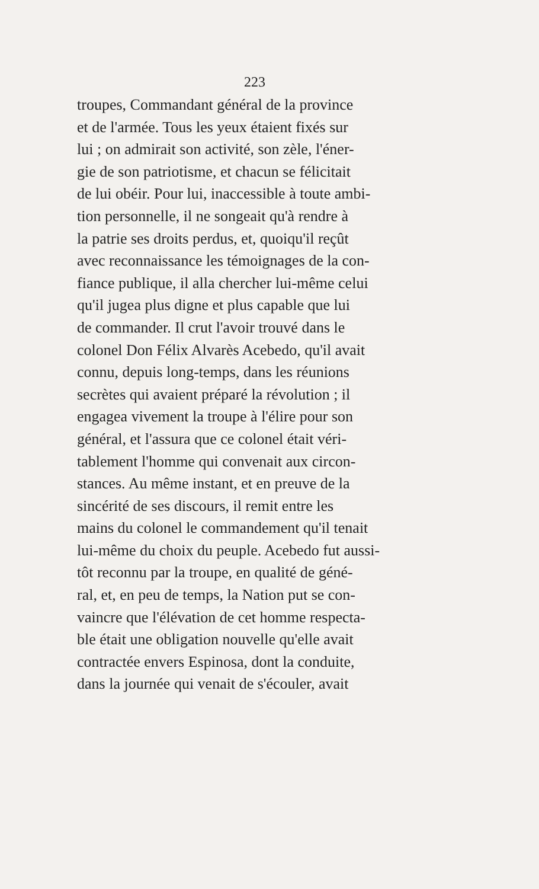223
troupes, Commandant général de la province
et de l'armée. Tous les yeux étaient fixés sur
lui ; on admirait son activité, son zèle, l'éner-
gie de son patriotisme, et chacun se félicitait
de lui obéir. Pour lui, inaccessible à toute ambi-
tion personnelle, il ne songeait qu'à rendre à
la patrie ses droits perdus, et, quoiqu'il reçût
avec reconnaissance les témoignages de la con-
fiance publique, il alla chercher lui-même celui
qu'il jugea plus digne et plus capable que lui
de commander. Il crut l'avoir trouvé dans le
colonel Don Félix Alvarès Acebedo, qu'il avait
connu, depuis long-temps, dans les réunions
secrètes qui avaient préparé la révolution ; il
engagea vivement la troupe à l'élire pour son
général, et l'assura que ce colonel était véri-
tablement l'homme qui convenait aux circon-
stances. Au même instant, et en preuve de la
sincérité de ses discours, il remit entre les
mains du colonel le commandement qu'il tenait
lui-même du choix du peuple. Acebedo fut aussi-
tôt reconnu par la troupe, en qualité de géné-
ral, et, en peu de temps, la Nation put se con-
vaincre que l'élévation de cet homme respecta-
ble était une obligation nouvelle qu'elle avait
contractée envers Espinosa, dont la conduite,
dans la journée qui venait de s'écouler, avait